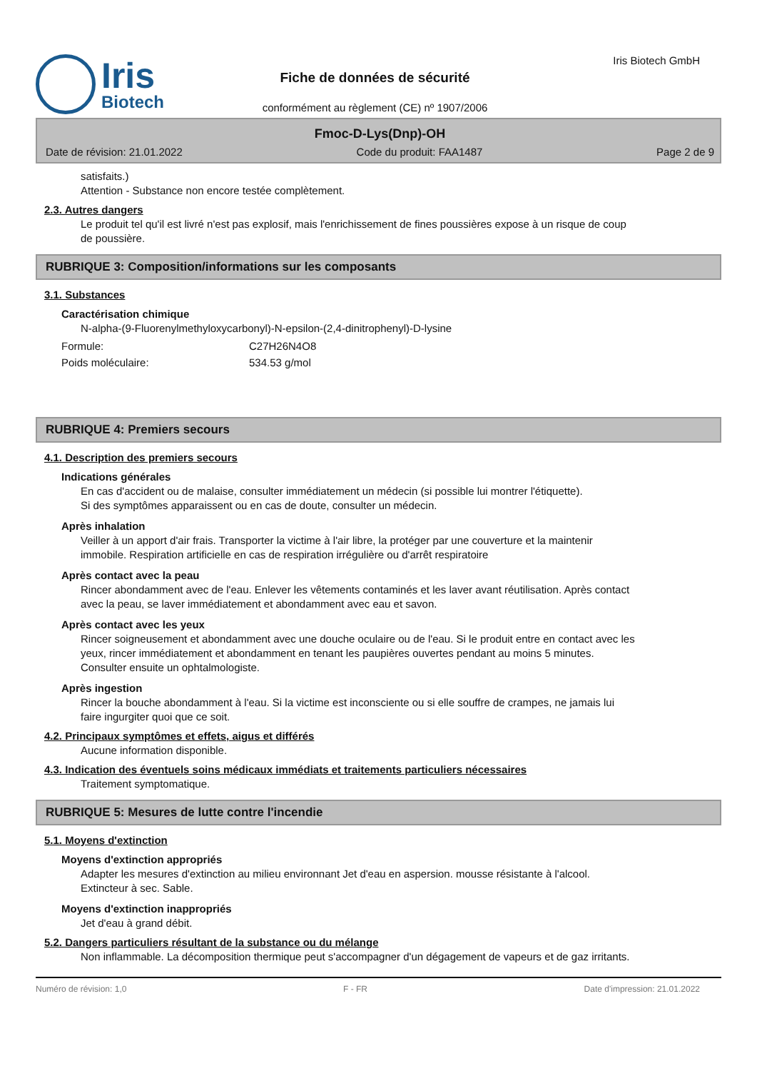Iris
Biotech
Fiche de données de sécurité
conformément au règlement (CE) nº 1907/2006
Iris Biotech GmbH
Fmoc-D-Lys(Dnp)-OH
Date de révision: 21.01.2022 Code du produit: FAA1487 Page 2 de 9
satisfaits.)
Attention - Substance non encore testée complètement.
2.3. Autres dangers
Le produit tel qu'il est livré n'est pas explosif, mais l'enrichissement de fines poussières expose à un risque de coup de poussière.
RUBRIQUE 3: Composition/informations sur les composants
3.1. Substances
Caractérisation chimique
N-alpha-(9-Fluorenylmethyloxycarbonyl)-N-epsilon-(2,4-dinitrophenyl)-D-lysine
Formule: C27H26N4O8
Poids moléculaire: 534.53 g/mol
RUBRIQUE 4: Premiers secours
4.1. Description des premiers secours
Indications générales
En cas d'accident ou de malaise, consulter immédiatement un médecin (si possible lui montrer l'étiquette).
Si des symptômes apparaissent ou en cas de doute, consulter un médecin.
Après inhalation
Veiller à un apport d'air frais. Transporter la victime à l'air libre, la protéger par une couverture et la maintenir immobile. Respiration artificielle en cas de respiration irrégulière ou d'arrêt respiratoire
Après contact avec la peau
Rincer abondamment avec de l'eau. Enlever les vêtements contaminés et les laver avant réutilisation. Après contact avec la peau, se laver immédiatement et abondamment avec eau et savon.
Après contact avec les yeux
Rincer soigneusement et abondamment avec une douche oculaire ou de l'eau. Si le produit entre en contact avec les yeux, rincer immédiatement et abondamment en tenant les paupières ouvertes pendant au moins 5 minutes. Consulter ensuite un ophtalmologiste.
Après ingestion
Rincer la bouche abondamment à l'eau. Si la victime est inconsciente ou si elle souffre de crampes, ne jamais lui faire ingurgiter quoi que ce soit.
4.2. Principaux symptômes et effets, aigus et différés
Aucune information disponible.
4.3. Indication des éventuels soins médicaux immédiats et traitements particuliers nécessaires
Traitement symptomatique.
RUBRIQUE 5: Mesures de lutte contre l'incendie
5.1. Moyens d'extinction
Moyens d'extinction appropriés
Adapter les mesures d'extinction au milieu environnant Jet d'eau en aspersion. mousse résistante à l'alcool. Extincteur à sec. Sable.
Moyens d'extinction inappropriés
Jet d'eau à grand débit.
5.2. Dangers particuliers résultant de la substance ou du mélange
Non inflammable. La décomposition thermique peut s'accompagner d'un dégagement de vapeurs et de gaz irritants.
Numéro de révision: 1,0 F - FR Date d'impression: 21.01.2022